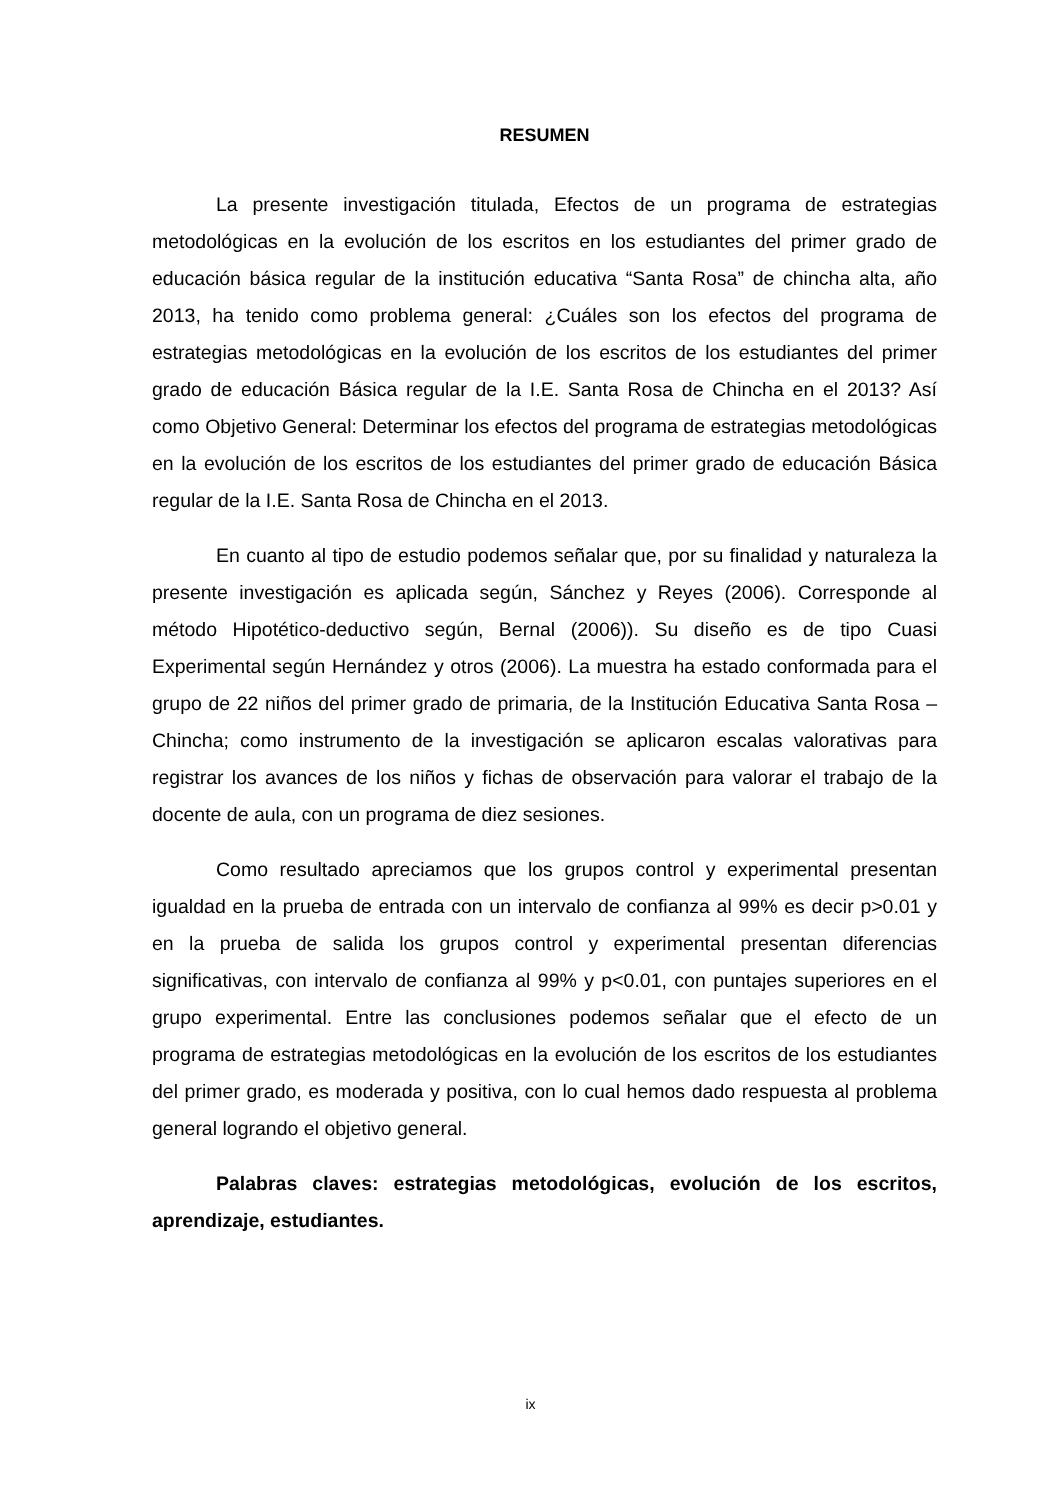RESUMEN
La presente investigación titulada, Efectos de un programa de estrategias metodológicas en la evolución de los escritos en los estudiantes del primer grado de educación básica regular de la institución educativa “Santa Rosa” de chincha alta, año 2013, ha tenido como problema general: ¿Cuáles son los efectos del programa de estrategias metodológicas en la evolución de los escritos de los estudiantes del primer grado de educación Básica regular de la I.E. Santa Rosa de Chincha en el 2013? Así como Objetivo General: Determinar los efectos del programa de estrategias metodológicas en la evolución de los escritos de los estudiantes del primer grado de educación Básica regular de la I.E. Santa Rosa de Chincha en el 2013.
En cuanto al tipo de estudio podemos señalar que, por su finalidad y naturaleza la presente investigación es aplicada según, Sánchez y Reyes (2006). Corresponde al método Hipotético-deductivo según, Bernal (2006)). Su diseño es de tipo Cuasi Experimental según Hernández y otros (2006). La muestra ha estado conformada para el grupo de 22 niños del primer grado de primaria, de la Institución Educativa Santa Rosa – Chincha; como instrumento de la investigación se aplicaron escalas valorativas para registrar los avances de los niños y fichas de observación para valorar el trabajo de la docente de aula, con un programa de diez sesiones.
Como resultado apreciamos que los grupos control y experimental presentan igualdad en la prueba de entrada con un intervalo de confianza al 99% es decir p>0.01 y en la prueba de salida los grupos control y experimental presentan diferencias significativas, con intervalo de confianza al 99% y p<0.01, con puntajes superiores en el grupo experimental. Entre las conclusiones podemos señalar que el efecto de un programa de estrategias metodológicas en la evolución de los escritos de los estudiantes del primer grado, es moderada y positiva, con lo cual hemos dado respuesta al problema general logrando el objetivo general.
Palabras claves: estrategias metodológicas, evolución de los escritos, aprendizaje, estudiantes.
ix